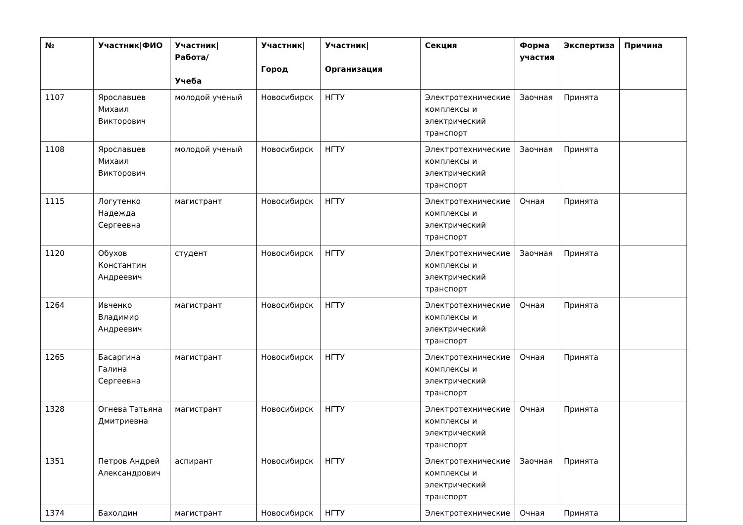| № | Участник/ФИО | Участник/Работа/ Учеба | Участник/ Город | Участник/ Организация | Секция | Форма участия | Экспертиза | Причина |
| --- | --- | --- | --- | --- | --- | --- | --- | --- |
| 1107 | Ярославцев Михаил Викторович | молодой ученый | Новосибирск | НГТУ | Электротехнические комплексы и электрический транспорт | Заочная | Принята | |
| 1108 | Ярославцев Михаил Викторович | молодой ученый | Новосибирск | НГТУ | Электротехнические комплексы и электрический транспорт | Заочная | Принята | |
| 1115 | Логутенко Надежда Сергеевна | магистрант | Новосибирск | НГТУ | Электротехнические комплексы и электрический транспорт | Очная | Принята | |
| 1120 | Обухов Константин Андреевич | студент | Новосибирск | НГТУ | Электротехнические комплексы и электрический транспорт | Заочная | Принята | |
| 1264 | Ивченко Владимир Андреевич | магистрант | Новосибирск | НГТУ | Электротехнические комплексы и электрический транспорт | Очная | Принята | |
| 1265 | Басаргина Галина Сергеевна | магистрант | Новосибирск | НГТУ | Электротехнические комплексы и электрический транспорт | Очная | Принята | |
| 1328 | Огнева Татьяна Дмитриевна | магистрант | Новосибирск | НГТУ | Электротехнические комплексы и электрический транспорт | Очная | Принята | |
| 1351 | Петров Андрей Александрович | аспирант | Новосибирск | НГТУ | Электротехнические комплексы и электрический транспорт | Заочная | Принята | |
| 1374 | Бахолдин | магистрант | Новосибирск | НГТУ | Электротехнические | Очная | Принята | |